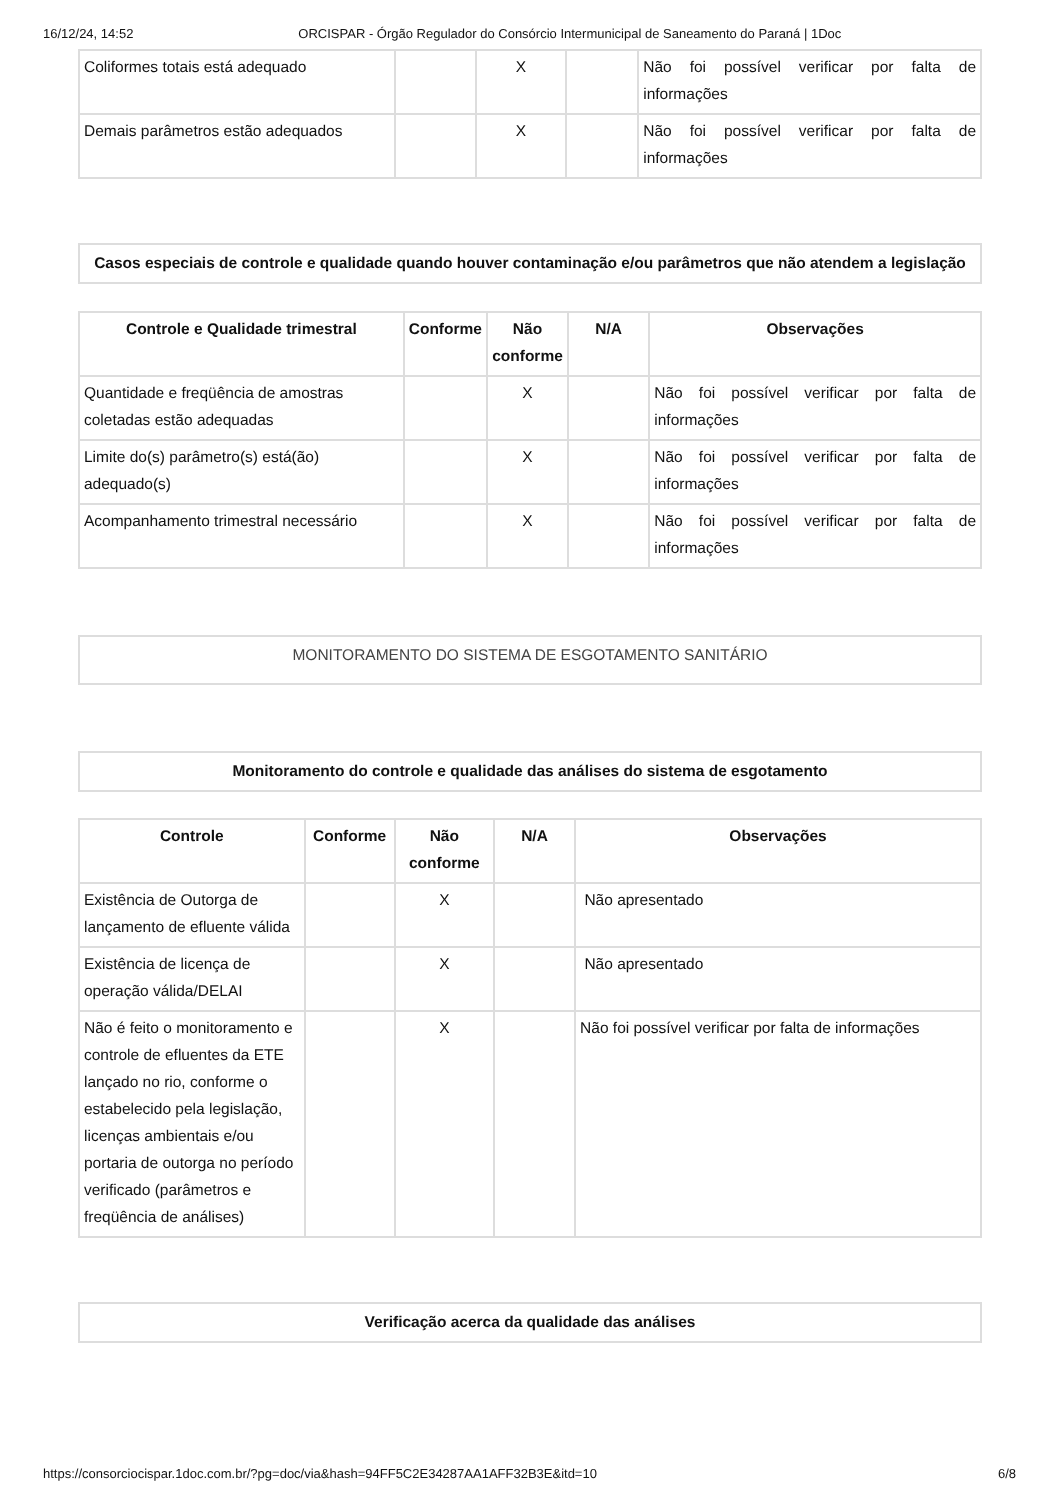16/12/24, 14:52 ORCISPAR - Órgão Regulador do Consórcio Intermunicipal de Saneamento do Paraná | 1Doc
| Coliformes totais está adequado | | X | | Não foi possível verificar por falta de informações |
| Demais parâmetros estão adequados | | X | | Não foi possível verificar por falta de informações |
Casos especiais de controle e qualidade quando houver contaminação e/ou parâmetros que não atendem a legislação
| Controle e Qualidade trimestral | Conforme | Não conforme | N/A | Observações |
| --- | --- | --- | --- | --- |
| Quantidade e freqüência de amostras coletadas estão adequadas | | X | | Não foi possível verificar por falta de informações |
| Limite do(s) parâmetro(s) está(ão) adequado(s) | | X | | Não foi possível verificar por falta de informações |
| Acompanhamento trimestral necessário | | X | | Não foi possível verificar por falta de informações |
MONITORAMENTO DO SISTEMA DE ESGOTAMENTO SANITÁRIO
Monitoramento do controle e qualidade das análises do sistema de esgotamento
| Controle | Conforme | Não conforme | N/A | Observações |
| --- | --- | --- | --- | --- |
| Existência de Outorga de lançamento de efluente válida | | X | | Não apresentado |
| Existência de licença de operação válida/DELAI | | X | | Não apresentado |
| Não é feito o monitoramento e controle de efluentes da ETE lançado no rio, conforme o estabelecido pela legislação, licenças ambientais e/ou portaria de outorga no período verificado (parâmetros e freqüência de análises) | | X | | Não foi possível verificar por falta de informações |
Verificação acerca da qualidade das análises
https://consorciocispar.1doc.com.br/?pg=doc/via&hash=94FF5C2E34287AA1AFF32B3E&itd=10 6/8